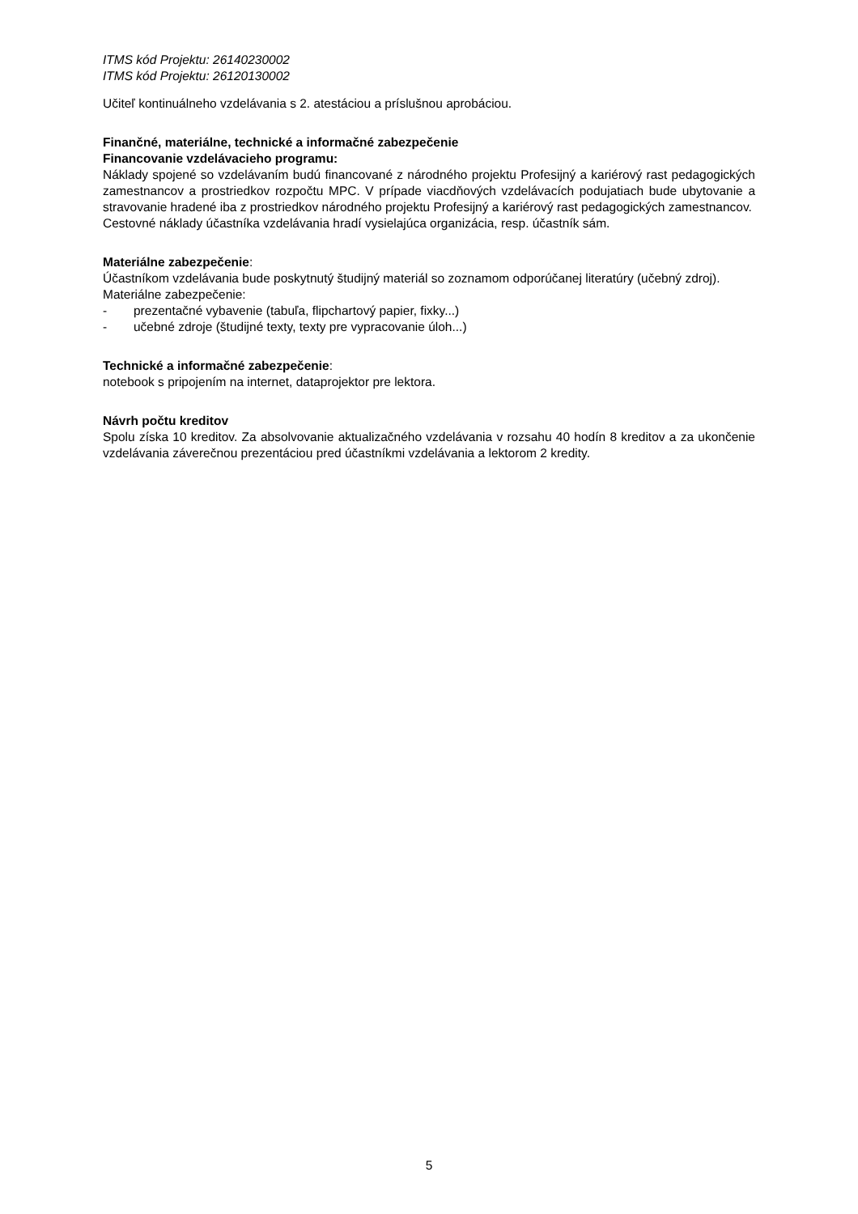ITMS kód Projektu: 26140230002
ITMS kód Projektu: 26120130002
Učiteľ kontinuálneho vzdelávania s 2. atestáciou a príslušnou aprobáciou.
Finančné, materiálne, technické a informačné zabezpečenie
Financovanie vzdelávacieho programu:
Náklady spojené so vzdelávaním budú financované z národného projektu Profesijný a kariérový rast pedagogických zamestnancov a prostriedkov rozpočtu MPC. V prípade viacdňových vzdelávacích podujatiach bude ubytovanie a stravovanie hradené iba z prostriedkov národného projektu Profesijný a kariérový rast pedagogických zamestnancov.
Cestovné náklady účastníka vzdelávania hradí vysielajúca organizácia, resp. účastník sám.
Materiálne zabezpečenie:
Účastníkom vzdelávania bude poskytnutý študijný materiál so zoznamom odporúčanej literatúry (učebný zdroj).
Materiálne zabezpečenie:
- prezentačné vybavenie (tabuľa, flipchartový papier, fixky...)
- učebné zdroje (študijné texty, texty pre vypracovanie úloh...)
Technické a informačné zabezpečenie:
notebook s pripojením na internet, dataprojektor pre lektora.
Návrh počtu kreditov
Spolu získa 10 kreditov. Za absolvovanie aktualizačného vzdelávania v rozsahu 40 hodín 8 kreditov a za ukončenie vzdelávania záverečnou prezentáciou pred účastníkmi vzdelávania a lektorom 2 kredity.
5